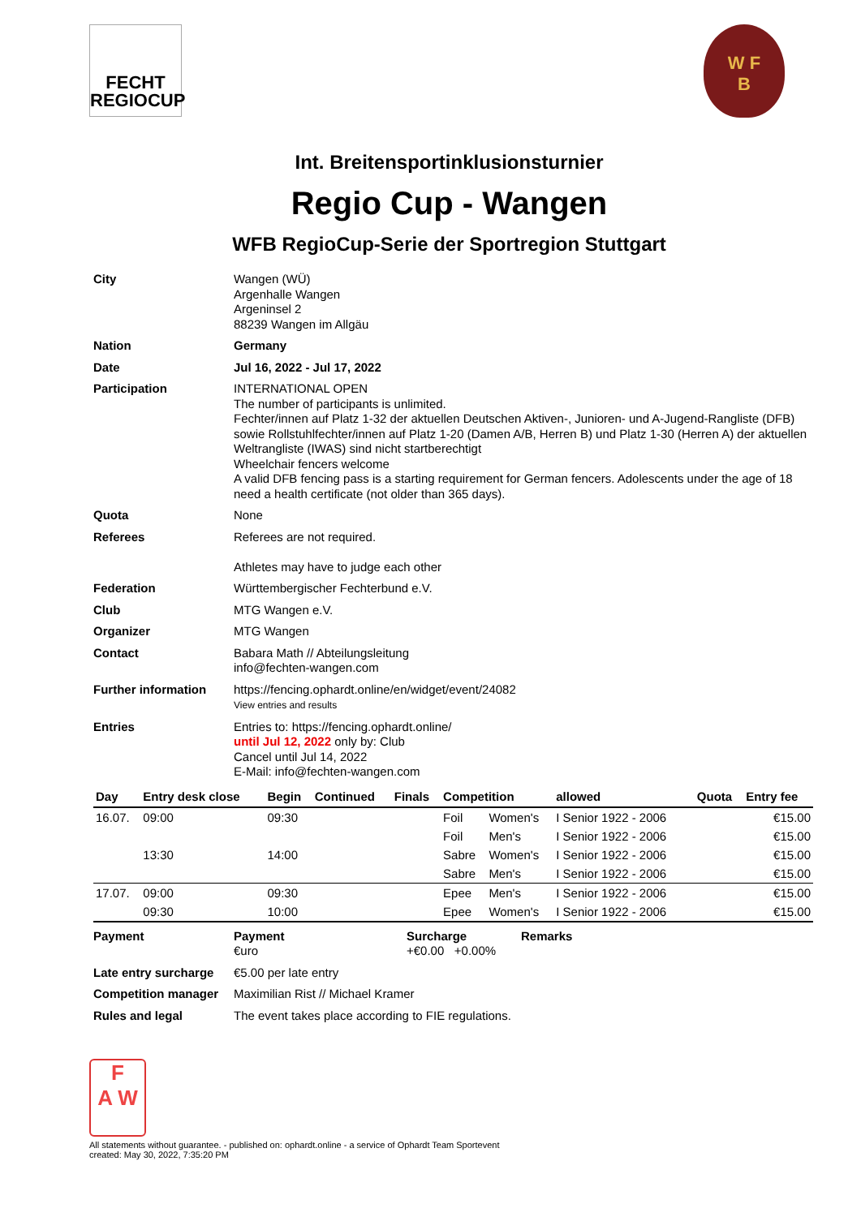FECHT
REGIOCUP
W F
B
Int. Breitensportinklusionsturnier
Regio Cup - Wangen
WFB RegioCup-Serie der Sportregion Stuttgart
City Wangen (WÜ)
Argenhalle Wangen
Argeninsel 2
88239 Wangen im Allgäu
Nation Germany
Date Jul 16, 2022 - Jul 17, 2022
Participation INTERNATIONAL OPEN
The number of participants is unlimited.
Fechter/innen auf Platz 1-32 der aktuellen Deutschen Aktiven-, Junioren- und A-Jugend-Rangliste (DFB) sowie Rollstuhlfechter/innen auf Platz 1-20 (Damen A/B, Herren B) und Platz 1-30 (Herren A) der aktuellen Weltrangliste (IWAS) sind nicht startberechtigt
Wheelchair fencers welcome
A valid DFB fencing pass is a starting requirement for German fencers. Adolescents under the age of 18 need a health certificate (not older than 365 days).
Quota None
Referees Referees are not required.
Athletes may have to judge each other
Federation Württembergischer Fechterbund e.V.
Club MTG Wangen e.V.
Organizer MTG Wangen
Contact Babara Math // Abteilungsleitung
info@fechten-wangen.com
Further information https://fencing.ophardt.online/en/widget/event/24082
View entries and results
Entries Entries to: https://fencing.ophardt.online/
until Jul 12, 2022 only by: Club
Cancel until Jul 14, 2022
E-Mail: info@fechten-wangen.com
| Day | Entry desk close | Begin | Continued | Finals | Competition | | allowed | Quota | Entry fee |
| --- | --- | --- | --- | --- | --- | --- | --- | --- | --- |
| 16.07. | 09:00 | 09:30 | | | Foil | Women's | I Senior 1922 - 2006 | | €15.00 |
| | | | | | Foil | Men's | I Senior 1922 - 2006 | | €15.00 |
| | 13:30 | 14:00 | | | Sabre | Women's | I Senior 1922 - 2006 | | €15.00 |
| | | | | | Sabre | Men's | I Senior 1922 - 2006 | | €15.00 |
| 17.07. | 09:00 | 09:30 | | | Epee | Men's | I Senior 1922 - 2006 | | €15.00 |
| | 09:30 | 10:00 | | | Epee | Women's | I Senior 1922 - 2006 | | €15.00 |
Payment Payment
€uro
Surcharge
+€0.00 +0.00%
Remarks
Late entry surcharge
€5.00 per late entry
Competition manager Maximilian Rist // Michael Kramer
Rules and legal The event takes place according to FIE regulations.
F
A W
All statements without guarantee. - published on: ophardt.online - a service of Ophardt Team Sportevent
created: May 30, 2022, 7:35:20 PM